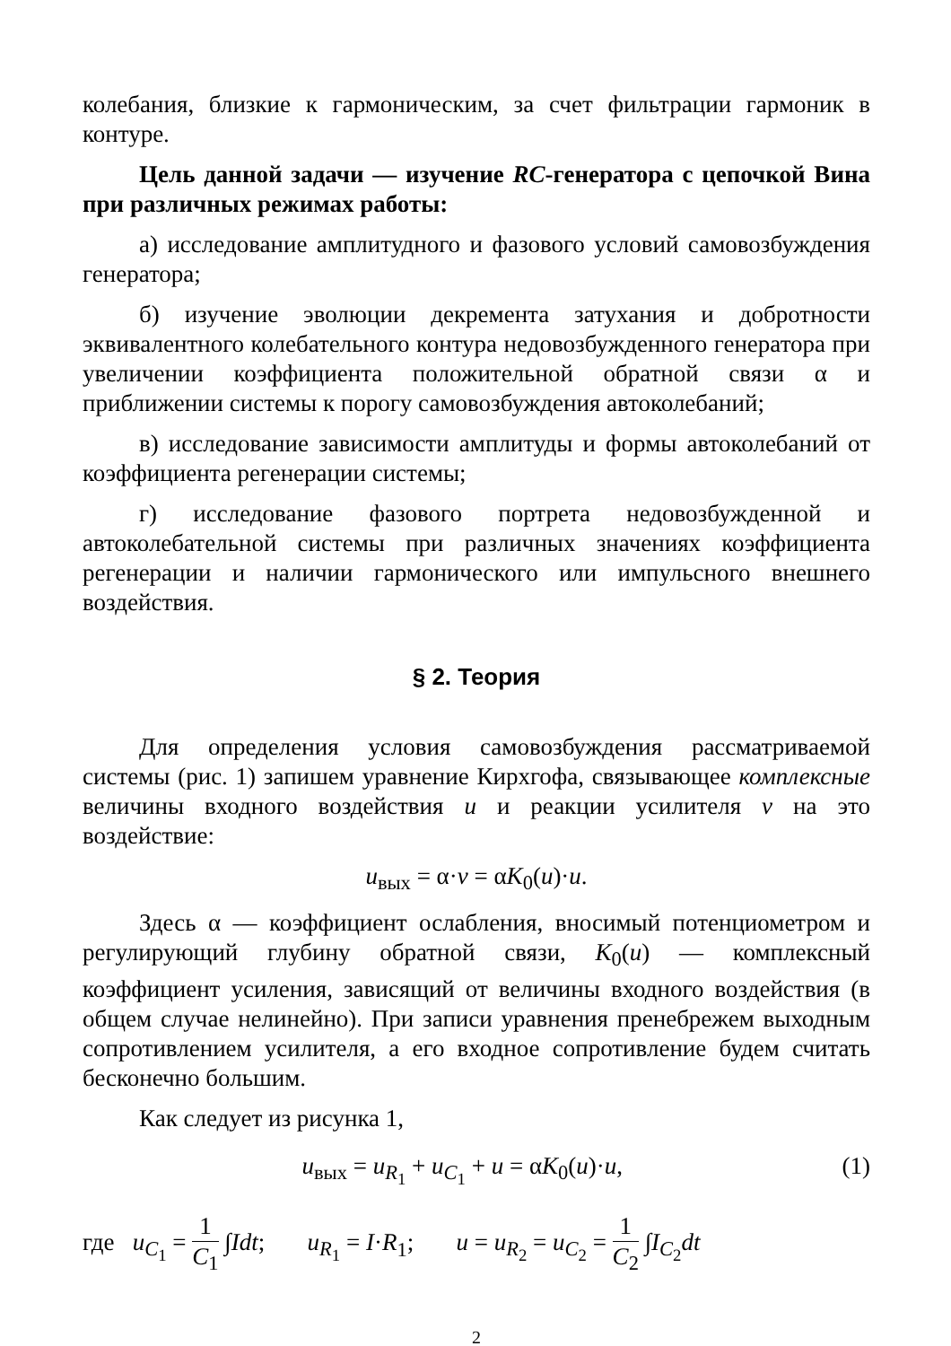колебания, близкие к гармоническим, за счет фильтрации гармоник в контуре.
Цель данной задачи — изучение RC-генератора с цепочкой Вина при различных режимах работы:
а) исследование амплитудного и фазового условий самовозбуждения генератора;
б) изучение эволюции декремента затухания и добротности эквивалентного колебательного контура недовозбужденного генератора при увеличении коэффициента положительной обратной связи α и приближении системы к порогу самовозбуждения автоколебаний;
в) исследование зависимости амплитуды и формы автоколебаний от коэффициента регенерации системы;
г) исследование фазового портрета недовозбужденной и автоколебательной системы при различных значениях коэффициента регенерации и наличии гармонического или импульсного внешнего воздействия.
§ 2. Теория
Для определения условия самовозбуждения рассматриваемой системы (рис. 1) запишем уравнение Кирхгофа, связывающее комплексные величины входного воздействия u и реакции усилителя v на это воздействие:
u<sub>вых</sub> = α·v = αK<sub>0</sub>(u)·u.
Здесь α — коэффициент ослабления, вносимый потенциометром и регулирующий глубину обратной связи, K<sub>0</sub>(u) — комплексный коэффициент усиления, зависящий от величины входного воздействия (в общем случае нелинейно). При записи уравнения пренебрежем выходным сопротивлением усилителя, а его входное сопротивление будем считать бесконечно большим.
Как следует из рисунка 1,
u<sub>вых</sub> = u<sub>R<sub>1</sub></sub> + u<sub>C<sub>1</sub></sub> + u = αK<sub>0</sub>(u)·u, (1)
где u<sub>C<sub>1</sub></sub> = 1 C<sub>1</sub> ∫Idt; u<sub>R<sub>1</sub></sub> = I·R<sub>1</sub>; u = u<sub>R<sub>2</sub></sub> = u<sub>C<sub>2</sub></sub> = 1 C<sub>2</sub> ∫I<sub>C<sub>2</sub></sub>dt
2